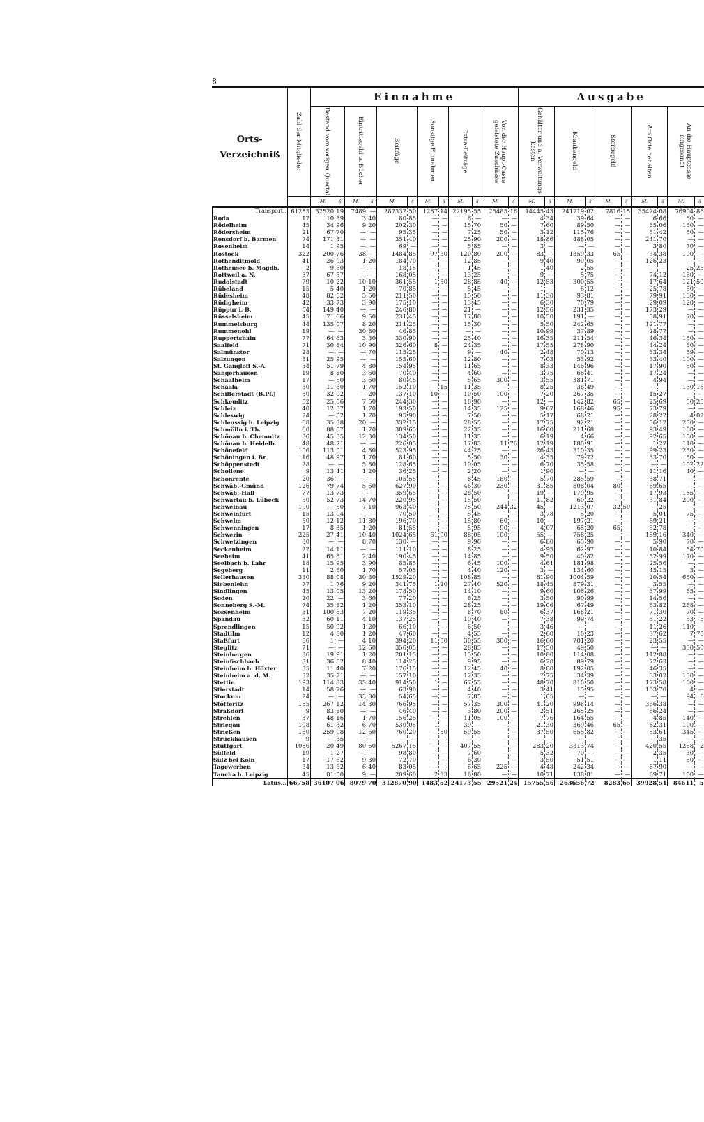8
| Orts- Verzeichniß | Zahl der Mitglieder | Einnahme | | | | | | | | | | | | Ausgabe | | | | | | | | | |
| --- | --- | --- | --- | --- | --- | --- | --- | --- | --- | --- | --- | --- | --- | --- | --- | --- | --- | --- | --- | --- | --- | --- | --- |
| | | Bestand vom vorigen Quartal | | Eintrittsgeld u. Bücher | | Beiträge | | Sonstige Einnahmen | | Extra-Beiträge | | Von der Haupt-Casse geleistete Zuschüsse | | Gehälter und a. Verwaltungs-kosten | | Krankengeld | | Sterbegeld | | Am Orte behalten | | An die Hauptcasse eingesandt | |
| | | M. | ₰ | M. | ₰ | M. | ₰ | M. | ₰ | M. | ₰ | M. | ₰ | M. | ₰ | M. | ₰ | M. | ₰ | M. | ₰ | M. | ₰ |
| Transport.. | 61285 | 32520 | 19 | 7489 | — | 287332 | 50 | 1287 | 14 | 22195 | 55 | 25485 | 16 | 14445 | 43 | 241719 | 02 | 7816 | 15 | 35424 | 08 | 76904 | 86 |
| Roda | 17 | 10 | 39 | 3 | 40 | 80 | 85 | — | — | 6 | — | — | — | 4 | 34 | 39 | 64 | — | — | 6 | 66 | 50 | — |
| Rödelheim | 45 | 34 | 96 | 9 | 20 | 202 | 30 | — | — | 15 | 70 | 50 | — | 7 | 60 | 89 | 50 | — | — | 65 | 06 | 150 | — |
| Rödersheim | 21 | 67 | 70 | — | — | 95 | 35 | — | — | 7 | 25 | 50 | — | 3 | 12 | 115 | 76 | — | — | 51 | 42 | 50 | — |
| Ronsdorf b. Barmen | 74 | 171 | 31 | — | — | 351 | 40 | — | — | 25 | 90 | 200 | — | 18 | 86 | 488 | 05 | — | — | 241 | 70 | — | — |
| Rosenheim | 14 | 1 | 95 | — | — | 69 | — | — | — | 5 | 85 | — | — | 3 | — | — | — | — | — | 3 | 80 | 70 | — |
| Rostock | 322 | 200 | 76 | 38 | — | 1484 | 85 | 97 | 30 | 120 | 80 | 200 | — | 83 | — | 1859 | 33 | 65 | — | 34 | 38 | 100 | — |
| Rothenditmold | 41 | 26 | 93 | 1 | 20 | 184 | 70 | — | — | 12 | 85 | — | — | 9 | 40 | 90 | 05 | — | — | 126 | 23 | — | — |
| Rothensee b. Magdb. | 2 | 9 | 60 | — | — | 18 | 15 | — | — | 1 | 45 | — | — | 1 | 40 | 2 | 55 | — | — | — | — | 25 | 25 |
| Rottweil a. N. | 37 | 67 | 57 | — | — | 168 | 05 | — | — | 13 | 25 | — | — | 9 | — | 5 | 75 | — | — | 74 | 12 | 160 | — |
| Rudolstadt | 79 | 10 | 22 | 10 | 10 | 361 | 55 | 1 | 50 | 28 | 85 | 40 | — | 12 | 53 | 300 | 55 | — | — | 17 | 64 | 121 | 50 |
| Rübeland | 15 | 5 | 40 | 1 | 20 | 70 | 85 | — | — | 5 | 45 | — | — | 1 | — | 6 | 12 | — | — | 25 | 78 | 50 | — |
| Rüdesheim | 48 | 82 | 52 | 5 | 50 | 211 | 50 | — | — | 15 | 50 | — | — | 11 | 30 | 93 | 81 | — | — | 79 | 91 | 130 | — |
| Rüdigheim | 42 | 33 | 73 | 3 | 90 | 175 | 10 | — | — | 13 | 45 | — | — | 6 | 30 | 70 | 79 | — | — | 29 | 09 | 120 | — |
| Rüppur i. B. | 54 | 149 | 40 | — | — | 246 | 80 | — | — | 21 | — | — | — | 12 | 56 | 231 | 35 | — | — | 173 | 29 | — | — |
| Rüsselsheim | 45 | 71 | 66 | 9 | 50 | 231 | 45 | — | — | 17 | 80 | — | — | 10 | 50 | 191 | — | — | — | 58 | 91 | 70 | — |
| Rummelsburg | 44 | 135 | 07 | 8 | 20 | 211 | 25 | — | — | 15 | 30 | — | — | 5 | 50 | 242 | 65 | — | — | 121 | 77 | — | — |
| Rummenohl | 19 | — | — | 30 | 80 | 46 | 85 | — | — | — | — | — | — | 10 | 99 | 37 | 89 | — | — | 28 | 77 | — | — |
| Ruppertshain | 77 | 64 | 63 | 3 | 30 | 330 | 90 | — | — | 25 | 40 | — | — | 16 | 35 | 211 | 54 | — | — | 46 | 34 | 150 | — |
| Saalfeld | 71 | 30 | 84 | 10 | 90 | 326 | 60 | 8 | — | 24 | 35 | — | — | 17 | 55 | 278 | 90 | — | — | 44 | 24 | 60 | — |
| Salmünster | 28 | — | — | — | 70 | 115 | 25 | — | — | 9 | — | 40 | — | 2 | 48 | 70 | 13 | — | — | 33 | 34 | 59 | — |
| Salzungen | 31 | 25 | 95 | — | — | 155 | 60 | — | — | 12 | 80 | — | — | 7 | 03 | 53 | 92 | — | — | 33 | 40 | 100 | — |
| St. Gangloff S.-A. | 34 | 51 | 79 | 4 | 80 | 154 | 95 | — | — | 11 | 65 | — | — | 8 | 33 | 146 | 96 | — | — | 17 | 90 | 50 | — |
| Sangerhausen | 19 | 8 | 80 | 3 | 60 | 70 | 40 | — | — | 4 | 60 | — | — | 3 | 75 | 66 | 41 | — | — | 17 | 24 | — | — |
| Schaafheim | 17 | — | 50 | 3 | 60 | 80 | 45 | — | — | 5 | 65 | 300 | — | 3 | 55 | 381 | 71 | — | — | 4 | 94 | — | — |
| Schaala | 30 | 11 | 60 | 1 | 70 | 152 | 10 | — | 15 | 11 | 35 | — | — | 8 | 25 | 38 | 49 | — | — | — | — | 130 | 16 |
| Schifferstadt (B.Pf.) | 30 | 32 | 02 | — | 20 | 137 | 10 | 10 | — | 10 | 50 | 100 | — | 7 | 20 | 267 | 35 | — | — | 15 | 27 | — | — |
| Schkeuditz | 52 | 25 | 06 | 7 | 50 | 244 | 30 | — | — | 18 | 90 | — | — | 12 | — | 142 | 82 | 65 | — | 25 | 69 | 50 | 25 |
| Schleiz | 40 | 12 | 37 | 1 | 70 | 193 | 50 | — | — | 14 | 35 | 125 | — | 9 | 67 | 168 | 46 | 95 | — | 73 | 79 | — | — |
| Schleswig | 24 | — | 52 | 1 | 70 | 95 | 90 | — | — | 7 | 50 | — | — | 5 | 17 | 68 | 21 | — | — | 28 | 22 | 4 | 02 |
| Schleussig b. Leipzig | 68 | 35 | 38 | 20 | — | 332 | 15 | — | — | 28 | 55 | — | — | 17 | 75 | 92 | 21 | — | — | 56 | 12 | 250 | — |
| Schmölln i. Th. | 60 | 88 | 07 | 1 | 70 | 309 | 65 | — | — | 22 | 35 | — | — | 16 | 60 | 211 | 68 | — | — | 93 | 49 | 100 | — |
| Schönau b. Chemnitz | 36 | 45 | 35 | 12 | 30 | 134 | 50 | — | — | 11 | 35 | — | — | 6 | 19 | 4 | 66 | — | — | 92 | 65 | 100 | — |
| Schönau b. Heidelb. | 48 | 48 | 71 | — | — | 226 | 05 | — | — | 17 | 85 | 11 | 76 | 12 | 19 | 180 | 91 | — | — | 1 | 27 | 110 | — |
| Schönefeld | 106 | 113 | 01 | 4 | 80 | 523 | 95 | — | — | 44 | 25 | — | — | 26 | 43 | 310 | 35 | — | — | 99 | 23 | 250 | — |
| Schöningen i. Br. | 16 | 48 | 97 | 1 | 70 | 81 | 60 | — | — | 5 | 50 | 30 | — | 4 | 35 | 79 | 72 | — | — | 33 | 70 | 50 | — |
| Schöppenstedt | 28 | — | — | 5 | 80 | 128 | 65 | — | — | 10 | 05 | — | — | 6 | 70 | 35 | 58 | — | — | — | — | 102 | 22 |
| Schollene | 9 | 13 | 41 | 1 | 20 | 36 | 25 | — | — | 2 | 20 | — | — | 1 | 90 | — | — | — | — | 11 | 16 | 40 | — |
| Schonrente | 20 | 36 | — | — | — | 105 | 55 | — | — | 8 | 45 | 180 | — | 5 | 70 | 285 | 59 | — | — | 38 | 71 | — | — |
| Schwäb.-Gmünd | 126 | 79 | 74 | 5 | 60 | 627 | 90 | — | — | 46 | 30 | 230 | — | 31 | 85 | 808 | 04 | 80 | — | 69 | 65 | — | — |
| Schwäb.-Hall | 77 | 13 | 73 | — | — | 359 | 65 | — | — | 28 | 50 | — | — | 19 | — | 179 | 95 | — | — | 17 | 93 | 185 | — |
| Schwartau b. Lübeck | 50 | 52 | 73 | 14 | 70 | 220 | 95 | — | — | 15 | 50 | — | — | 11 | 82 | 60 | 22 | — | — | 31 | 84 | 200 | — |
| Schweinau | 190 | — | 50 | 7 | 10 | 963 | 40 | — | — | 75 | 50 | 244 | 32 | 45 | — | 1213 | 07 | 32 | 50 | — | 25 | — | — |
| Schweinfurt | 15 | 13 | 04 | — | — | 70 | 50 | — | — | 5 | 45 | — | — | 3 | 78 | 5 | 20 | — | — | 5 | 01 | 75 | — |
| Schwelm | 50 | 12 | 12 | 11 | 80 | 196 | 70 | — | — | 15 | 80 | 60 | — | 10 | — | 197 | 21 | — | — | 89 | 21 | — | — |
| Schwenningen | 17 | 8 | 35 | 1 | 20 | 81 | 55 | — | — | 5 | 95 | 90 | — | 4 | 07 | 65 | 20 | 65 | — | 52 | 78 | — | — |
| Schwerin | 225 | 27 | 41 | 10 | 40 | 1024 | 65 | 61 | 90 | 88 | 05 | 100 | — | 55 | — | 758 | 25 | — | — | 159 | 16 | 340 | — |
| Schwetzingen | 30 | — | — | 8 | 70 | 130 | — | — | — | 9 | 90 | — | — | 6 | 80 | 65 | 90 | — | — | 5 | 90 | 70 | — |
| Seckenheim | 22 | 14 | 11 | — | — | 111 | 10 | — | — | 8 | 25 | — | — | 4 | 95 | 62 | 97 | — | — | 10 | 84 | 54 | 70 |
| Seeheim | 41 | 65 | 61 | 2 | 40 | 190 | 45 | — | — | 14 | 85 | — | — | 9 | 50 | 40 | 82 | — | — | 52 | 99 | 170 | — |
| Seelbach b. Lahr | 18 | 15 | 95 | 3 | 90 | 85 | 85 | — | — | 6 | 45 | 100 | — | 4 | 61 | 181 | 98 | — | — | 25 | 56 | — | — |
| Segeberg | 11 | 2 | 60 | 1 | 70 | 57 | 05 | — | — | 4 | 40 | 120 | — | 3 | — | 134 | 60 | — | — | 45 | 15 | 3 | — |
| Sellerhausen | 330 | 88 | 08 | 30 | 30 | 1529 | 20 | — | — | 108 | 85 | — | — | 81 | 90 | 1004 | 59 | — | — | 20 | 54 | 650 | — |
| Siebenlehn | 77 | 1 | 76 | 9 | 20 | 341 | 75 | 1 | 20 | 27 | 40 | 520 | — | 18 | 45 | 879 | 31 | — | — | 3 | 55 | — | — |
| Sindlingen | 45 | 13 | 05 | 13 | 20 | 178 | 50 | — | — | 14 | 10 | — | — | 9 | 60 | 106 | 26 | — | — | 37 | 99 | 65 | — |
| Soden | 20 | 22 | — | 3 | 60 | 77 | 20 | — | — | 6 | 25 | — | — | 3 | 50 | 90 | 99 | — | — | 14 | 56 | — | — |
| Sonneberg S.-M. | 74 | 35 | 82 | 1 | 20 | 353 | 10 | — | — | 28 | 25 | — | — | 19 | 06 | 67 | 49 | — | — | 63 | 82 | 268 | — |
| Sossenheim | 31 | 100 | 63 | 7 | 20 | 119 | 35 | — | — | 8 | 70 | 80 | — | 6 | 37 | 168 | 21 | — | — | 71 | 30 | 70 | — |
| Spandau | 32 | 60 | 11 | 4 | 10 | 137 | 25 | — | — | 10 | 40 | — | — | 7 | 38 | 99 | 74 | — | — | 51 | 22 | 53 | 5 |
| Sprendlingen | 15 | 50 | 92 | 1 | 20 | 66 | 10 | — | — | 6 | 50 | — | — | 3 | 46 | — | — | — | — | 11 | 26 | 110 | — |
| Stadtilm | 12 | 4 | 80 | 1 | 20 | 47 | 60 | — | — | 4 | 55 | — | — | 2 | 60 | 10 | 23 | — | — | 37 | 62 | 7 | 70 |
| Staßfurt | 86 | 1 | — | 4 | 10 | 394 | 20 | 11 | 50 | 30 | 55 | 300 | — | 16 | 60 | 701 | 20 | — | — | 23 | 55 | — | — |
| Steglitz | 71 | — | — | 12 | 60 | 356 | 05 | — | — | 28 | 85 | — | — | 17 | 50 | 49 | 50 | — | — | — | — | 330 | 50 |
| Steinbergen | 36 | 19 | 91 | 1 | 20 | 201 | 15 | — | — | 15 | 50 | — | — | 10 | 80 | 114 | 08 | — | — | 112 | 88 | — | — |
| Steinfischbach | 31 | 36 | 02 | 8 | 40 | 114 | 25 | — | — | 9 | 95 | — | — | 6 | 20 | 89 | 79 | — | — | 72 | 63 | — | — |
| Steinheim b. Höxter | 35 | 11 | 40 | 7 | 20 | 176 | 15 | — | — | 12 | 45 | 40 | — | 8 | 80 | 192 | 05 | — | — | 46 | 35 | — | — |
| Steinheim a. d. M. | 32 | 35 | 71 | — | — | 157 | 10 | — | — | 12 | 35 | — | — | 7 | 75 | 34 | 39 | — | — | 33 | 02 | 130 | — |
| Stettin | 193 | 114 | 33 | 35 | 40 | 914 | 50 | 1 | — | 67 | 55 | — | — | 48 | 70 | 810 | 50 | — | — | 173 | 58 | 100 | — |
| Stierstadt | 14 | 58 | 76 | — | — | 63 | 90 | — | — | 4 | 40 | — | — | 3 | 41 | 15 | 95 | — | — | 103 | 70 | 4 | — |
| Stockum | 24 | — | — | 33 | 80 | 54 | 65 | — | — | 7 | 85 | — | — | 1 | 65 | — | — | — | — | — | — | 94 | 6 |
| Stötteritz | 155 | 267 | 12 | 14 | 30 | 766 | 95 | — | — | 57 | 35 | 300 | — | 41 | 20 | 998 | 14 | — | — | 366 | 38 | — | — |
| Straßdorf | 9 | 83 | 80 | — | — | 46 | 40 | — | — | 3 | 80 | 200 | — | 2 | 51 | 265 | 25 | — | — | 66 | 24 | — | — |
| Strehlen | 37 | 48 | 16 | 1 | 70 | 156 | 25 | — | — | 11 | 05 | 100 | — | 7 | 76 | 164 | 55 | — | — | 4 | 85 | 140 | — |
| Striegau | 108 | 61 | 32 | 6 | 70 | 530 | 05 | 1 | — | 39 | — | — | — | 21 | 30 | 369 | 46 | 65 | — | 82 | 31 | 100 | — |
| Strießen | 160 | 259 | 08 | 12 | 60 | 760 | 20 | — | 50 | 59 | 55 | — | — | 37 | 50 | 655 | 82 | — | — | 53 | 61 | 345 | — |
| Strückhausen | 9 | — | 35 | — | — | — | — | — | — | — | — | — | — | — | — | — | — | — | — | — | 35 | — | — |
| Stuttgart | 1086 | 20 | 49 | 80 | 50 | 5267 | 15 | — | — | 407 | 55 | — | — | 283 | 20 | 3813 | 74 | — | — | 420 | 55 | 1258 | 2 |
| Sülfeld | 19 | 1 | 27 | — | — | 98 | 80 | — | — | 7 | 60 | — | — | 5 | 32 | 70 | — | — | — | 2 | 35 | 30 | — |
| Sülz bei Köln | 17 | 17 | 82 | 9 | 30 | 72 | 70 | — | — | 6 | 30 | — | — | 3 | 50 | 51 | 51 | — | — | 1 | 11 | 50 | — |
| Tagewerben | 34 | 13 | 62 | 6 | 40 | 83 | 05 | — | — | 6 | 65 | 225 | — | 4 | 48 | 242 | 34 | — | — | 87 | 90 | — | — |
| Taucha b. Leipzig | 45 | 81 | 50 | 9 | — | 209 | 60 | 2 | 33 | 16 | 80 | — | — | 10 | 71 | 138 | 81 | — | — | 69 | 71 | 100 | — |
| Latus... | 66758 | 36107 | 06 | 8079 | 70 | 312870 | 90 | 1483 | 52 | 24173 | 55 | 29521 | 24 | 15755 | 56 | 263656 | 72 | 8283 | 65 | 39928 | 51 | 84611 | 5 |